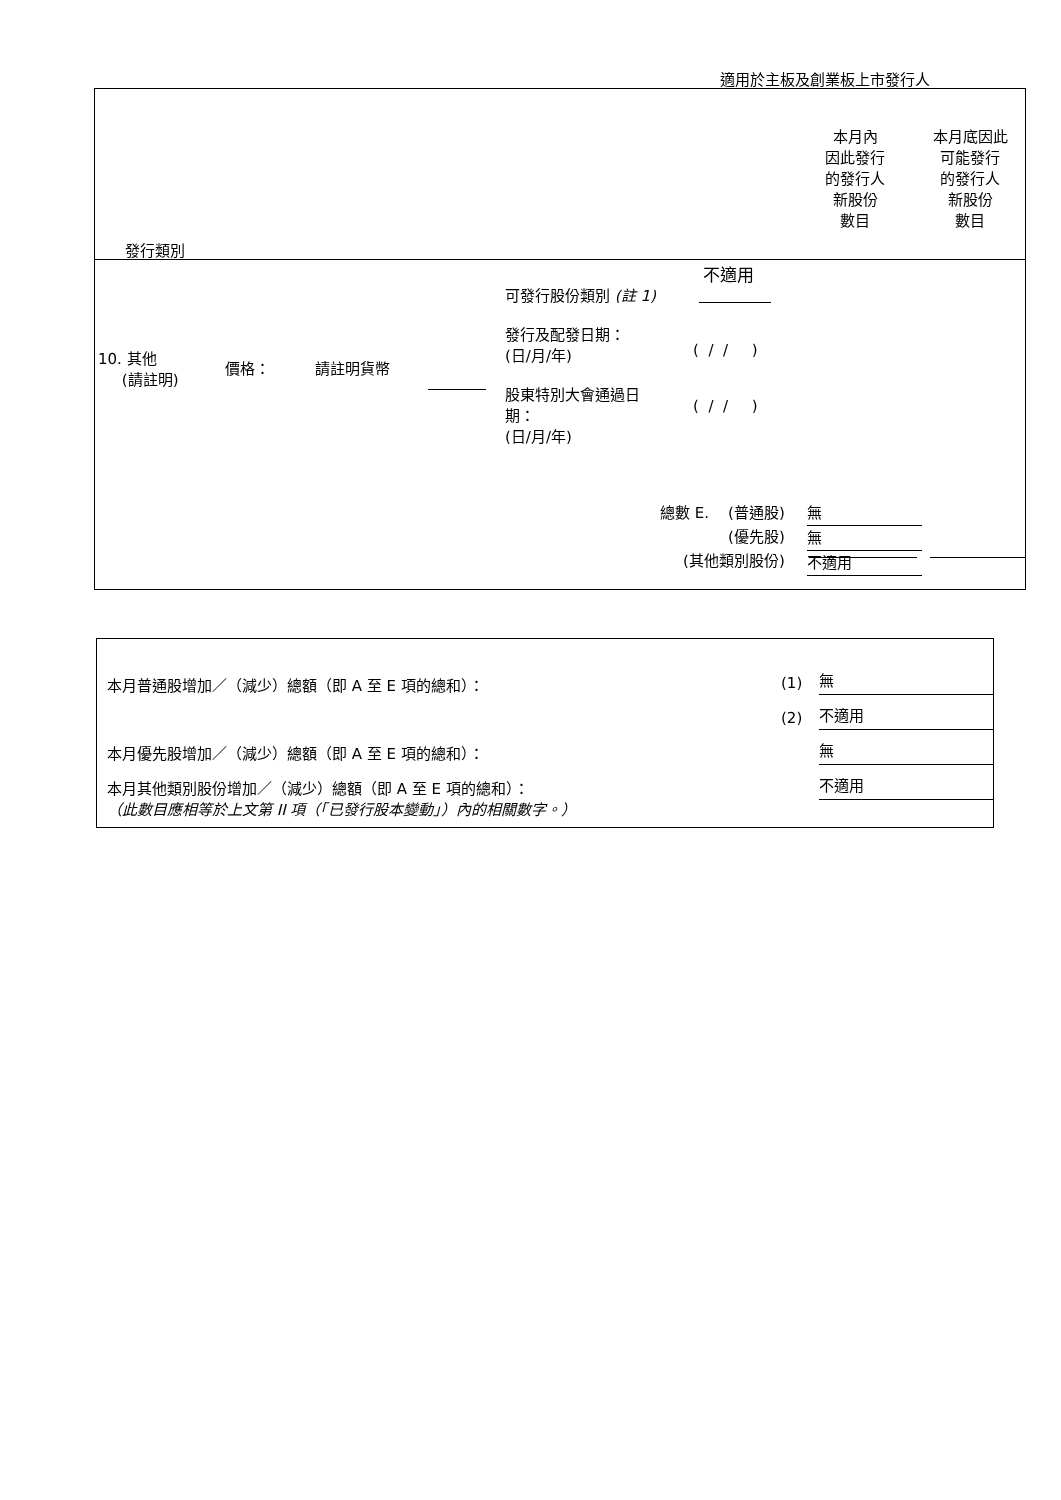適用於主板及創業板上市發行人
本月內
因此發行
的發行人
新股份
數目
本月底因此
可能發行
的發行人
新股份
數目
發行類別
不適用
可發行股份類別 (註 1)
發行及配發日期：
(日/月/年)
( / / )
10. 其他
(請註明)
價格： 請註明貨幣
股東特別大會通過日
期：
(日/月/年)
( / / )
總數 E. (普通股)
(優先股)
(其他類別股份)
無
無
不適用
本月普通股增加／（減少）總額（即 A 至 E 項的總和）： (1) 無
(2) 不適用
本月優先股增加／（減少）總額（即 A 至 E 項的總和）： 無
本月其他類別股份增加／（減少）總額（即 A 至 E 項的總和）：
（此數目應相等於上文第 II 項（「已發行股本變動」）內的相關數字。）
不適用